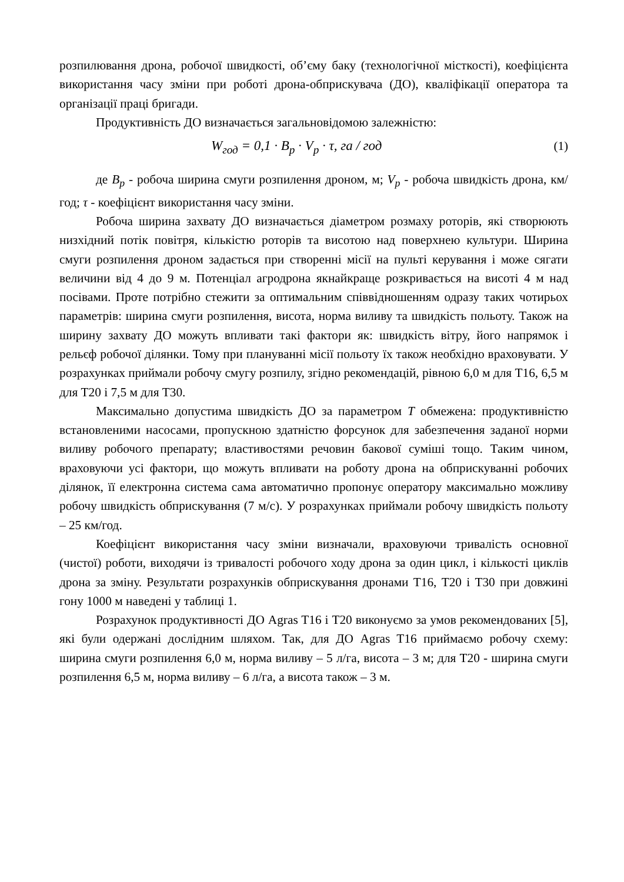розпилювання дрона, робочої швидкості, об’єму баку (технологічної місткості), коефіцієнта використання часу зміни при роботі дрона-обприскувача (ДО), кваліфікації оператора та організації праці бригади.
Продуктивність ДО визначається загальновідомою залежністю:
W<sub>год</sub> = 0,1 · B<sub>p</sub> · V<sub>p</sub> · τ, га / год (1)
де B<sub>p</sub> - робоча ширина смуги розпилення дроном, м; V<sub>p</sub> - робоча швидкість дрона, км/год; τ - коефіцієнт використання часу зміни.
Робоча ширина захвату ДО визначається діаметром розмаху роторів, які створюють низхідний потік повітря, кількістю роторів та висотою над поверхнею культури. Ширина смуги розпилення дроном задається при створенні місії на пульті керування і може сягати величини від 4 до 9 м. Потенціал агродрона якнайкраще розкривається на висоті 4 м над посівами. Проте потрібно стежити за оптимальним співвідношенням одразу таких чотирьох параметрів: ширина смуги розпилення, висота, норма виливу та швидкість польоту. Також на ширину захвату ДО можуть впливати такі фактори як: швидкість вітру, його напрямок і рельєф робочої ділянки. Тому при плануванні місії польоту їх також необхідно враховувати. У розрахунках приймали робочу смугу розпилу, згідно рекомендацій, рівною 6,0 м для Т16, 6,5 м для Т20 і 7,5 м для Т30.
Максимально допустима швидкість ДО за параметром Т обмежена: продуктивністю встановленими насосами, пропускною здатністю форсунок для забезпечення заданої норми виливу робочого препарату; властивостями речовин бакової суміші тощо. Таким чином, враховуючи усі фактори, що можуть впливати на роботу дрона на обприскуванні робочих ділянок, її електронна система сама автоматично пропонує оператору максимально можливу робочу швидкість обприскування (7 м/с). У розрахунках приймали робочу швидкість польоту – 25 км/год.
Коефіцієнт використання часу зміни визначали, враховуючи тривалість основної (чистої) роботи, виходячи із тривалості робочого ходу дрона за один цикл, і кількості циклів дрона за зміну. Результати розрахунків обприскування дронами Т16, Т20 і Т30 при довжині гону 1000 м наведені у таблиці 1.
Розрахунок продуктивності ДО Agras T16 і Т20 виконуємо за умов рекомендованих [5], які були одержані дослідним шляхом. Так, для ДО Agras T16 приймаємо робочу схему: ширина смуги розпилення 6,0 м, норма виливу – 5 л/га, висота – 3 м; для Т20 - ширина смуги розпилення 6,5 м, норма виливу – 6 л/га, а висота також – 3 м.